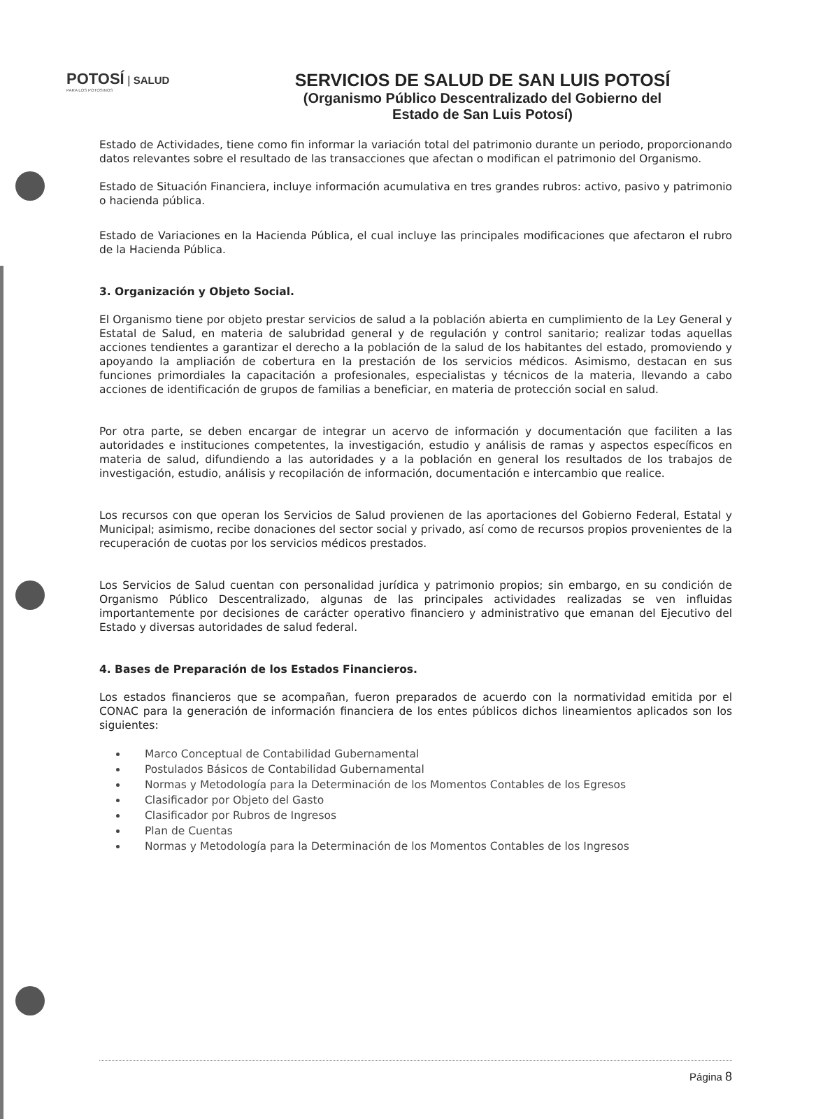POTOSÍ | SALUD
PARA LOS POTOSINOS
SERVICIOS DE SALUD DE SAN LUIS POTOSÍ
(Organismo Público Descentralizado del Gobierno del
Estado de San Luis Potosí)
Estado de Actividades, tiene como fin informar la variación total del patrimonio durante un periodo, proporcionando datos relevantes sobre el resultado de las transacciones que afectan o modifican el patrimonio del Organismo.
Estado de Situación Financiera, incluye información acumulativa en tres grandes rubros: activo, pasivo y patrimonio o hacienda pública.
Estado de Variaciones en la Hacienda Pública, el cual incluye las principales modificaciones que afectaron el rubro de la Hacienda Pública.
3. Organización y Objeto Social.
El Organismo tiene por objeto prestar servicios de salud a la población abierta en cumplimiento de la Ley General y Estatal de Salud, en materia de salubridad general y de regulación y control sanitario; realizar todas aquellas acciones tendientes a garantizar el derecho a la población de la salud de los habitantes del estado, promoviendo y apoyando la ampliación de cobertura en la prestación de los servicios médicos. Asimismo, destacan en sus funciones primordiales la capacitación a profesionales, especialistas y técnicos de la materia, llevando a cabo acciones de identificación de grupos de familias a beneficiar, en materia de protección social en salud.
Por otra parte, se deben encargar de integrar un acervo de información y documentación que faciliten a las autoridades e instituciones competentes, la investigación, estudio y análisis de ramas y aspectos específicos en materia de salud, difundiendo a las autoridades y a la población en general los resultados de los trabajos de investigación, estudio, análisis y recopilación de información, documentación e intercambio que realice.
Los recursos con que operan los Servicios de Salud provienen de las aportaciones del Gobierno Federal, Estatal y Municipal; asimismo, recibe donaciones del sector social y privado, así como de recursos propios provenientes de la recuperación de cuotas por los servicios médicos prestados.
Los Servicios de Salud cuentan con personalidad jurídica y patrimonio propios; sin embargo, en su condición de Organismo Público Descentralizado, algunas de las principales actividades realizadas se ven influidas importantemente por decisiones de carácter operativo financiero y administrativo que emanan del Ejecutivo del Estado y diversas autoridades de salud federal.
4. Bases de Preparación de los Estados Financieros.
Los estados financieros que se acompañan, fueron preparados de acuerdo con la normatividad emitida por el CONAC para la generación de información financiera de los entes públicos dichos lineamientos aplicados son los siguientes:
Marco Conceptual de Contabilidad Gubernamental
Postulados Básicos de Contabilidad Gubernamental
Normas y Metodología para la Determinación de los Momentos Contables de los Egresos
Clasificador por Objeto del Gasto
Clasificador por Rubros de Ingresos
Plan de Cuentas
Normas y Metodología para la Determinación de los Momentos Contables de los Ingresos
Página 8